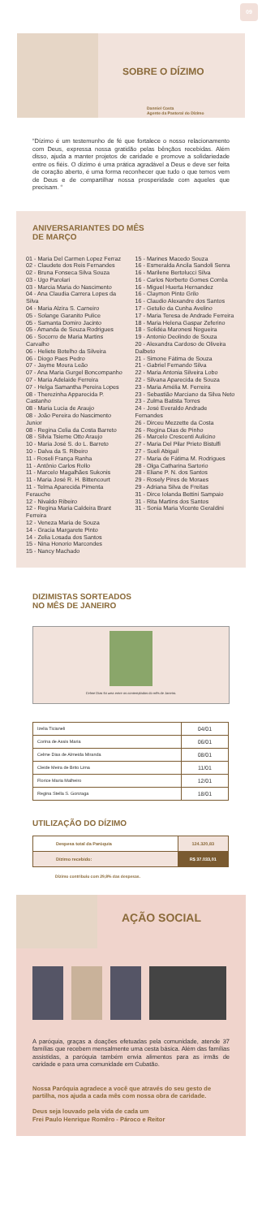09
SOBRE O DÍZIMO
Danniel Costa
Agente da Pastoral do Dízimo
“Dízimo é um testemunho de fé que fortalece o nosso relacionamento com Deus, expressa nossa gratidão pelas bênçãos recebidas. Além disso, ajuda a manter projetos de caridade e promove a solidariedade entre os fiéis. O dízimo é uma prática agradável a Deus e deve ser feita de coração aberto, é uma forma reconhecer que tudo o que temos vem de Deus e de compartilhar nossa prosperidade com aqueles que precisam. “
ANIVERSARIANTES DO MÊS
DE MARÇO
01 - Maria Del Carmen Lopez Ferraz
02 - Claudete dos Reis Fernandes
02 - Bruna Fonseca Silva Souza
03 - Ugo Parolari
03 - Marcia Maria do Nascimento
04 - Ana Claudia Carrera Lopes da Silva
04 - Maria Alzira S. Carneiro
05 - Solange Garanito Pulice
05 - Samanta Domiro Jacinto
05 - Amanda de Souza Rodrigues
06 - Socorro de Maria Martins Carvalho
06 - Heliete Botelho da Silveira
06 - Diogo Paes Pedro
07 - Jayme Moura Leão
07 - Ana Maria Gurgel Boncompanho
07 - Maria Adelaide Ferreira
07 - Helga Samantha Pereira Lopes
08 - Therezinha Apparecida P. Castanho
08 - Maria Lucia de Araujo
08 - João Pereira do Nascimento Junior
08 - Regina Celia da Costa Barreto
08 - Silvia Tsieme Otto Araujo
10 - Maria José S. do L. Barreto
10 - Dalva da S. Ribeiro
11 - Roseli França Ranha
11 - Antônio Carlos Rollo
11 - Marcelo Magalhães Sukonis
11 - Maria José R. H. Bittencourt
11 - Telma Aparecida Pimenta Ferauche
12 - Nivaldo Ribeiro
12 - Regina Maria Caldeira Brant Ferreira
12 - Veneza Maria de Souza
14 - Gracia Margarete Pinto
14 - Zelia Losada dos Santos
15 - Nina Honorio Marcondes
15 - Nancy Machado
15 - Marines Macedo Souza
16 - Esmeralda Ancila Sandoli Senra
16 - Marilene Bertolucci Silva
16 - Carlos Norberto Gomes Corrêa
16 - Miguel Huerta Hernandez
16 - Claymon Pinto Grilo
16 - Claudio Alexandre dos Santos
17 - Getulio da Cunha Avelino
17 - Maria Teresa de Andrade Ferreira
18 - Maria Helena Gaspar Zeferino
18 - Solidéa Maronesi Nogueira
19 - Antonio Deolindo de Souza
20 - Alexandra Cardoso de Oliveira Dalbeto
21 - Simone Fátima de Souza
21 - Gabriel Fernando Silva
22 - Maria Antonia Silveira Lobo
22 - Silvana Aparecida de Souza
23 - Maria Amélia M. Ferreira
23 - Sebastião Marciano da Silva Neto
23 - Zulma Batista Torres
24 - José Everaldo Andrade Fernandes
26 - Dirceu Mezzette da Costa
26 - Regina Dias de Pinho
26 - Marcelo Crescenti Aulicino
27 - Maria Del Pilar Prieto Bistulfi
27 - Sueli Abigail
27 - Maria de Fátima M. Rodrigues
28 - Olga Catharina Sartorio
28 - Eliane P. N. dos Santos
29 - Rosely Pires de Moraes
29 - Adriana Silva de Freitas
31 - Dirce Iolanda Bettini Sampaio
31 - Rita Martins dos Santos
31 - Sonia Maria Vicente Geraldini
DIZIMISTAS SORTEADOS
NO MÊS DE JANEIRO
Celme Dias foi uma entre os contemplados do mês de Janeiro.
| Izelia Ticianeli | 04/01 |
| Corina de Assis Maria | 06/01 |
| Celme Dias de Almeida Miranda | 08/01 |
| Cleide Meira de Brito Lima | 11/01 |
| Florice Maria Malheiro | 12/01 |
| Regina Stella S. Gonzaga | 18/01 |
UTILIZAÇÃO DO DÍZIMO
| Despesa total da Paróquia | 124.320,83 |
| Dízimo recebido: | R$ 37.033,01 |
Dízimo contribuiu com 29,8% das despesas.
AÇÃO SOCIAL
A paróquia, graças a doações efetuadas pela comunidade, atende 37 famílias que recebem mensalmente uma cesta básica. Além das famílias assistidas, a paróquia também envia alimentos para as irmãs de caridade e para uma comunidade em Cubatão.
Nossa Paróquia agradece a você que através do seu gesto de partilha, nos ajuda a cada mês com nossa obra de caridade.
Deus seja louvado pela vida de cada um
Frei Paulo Henrique Romêro - Pároco e Reitor